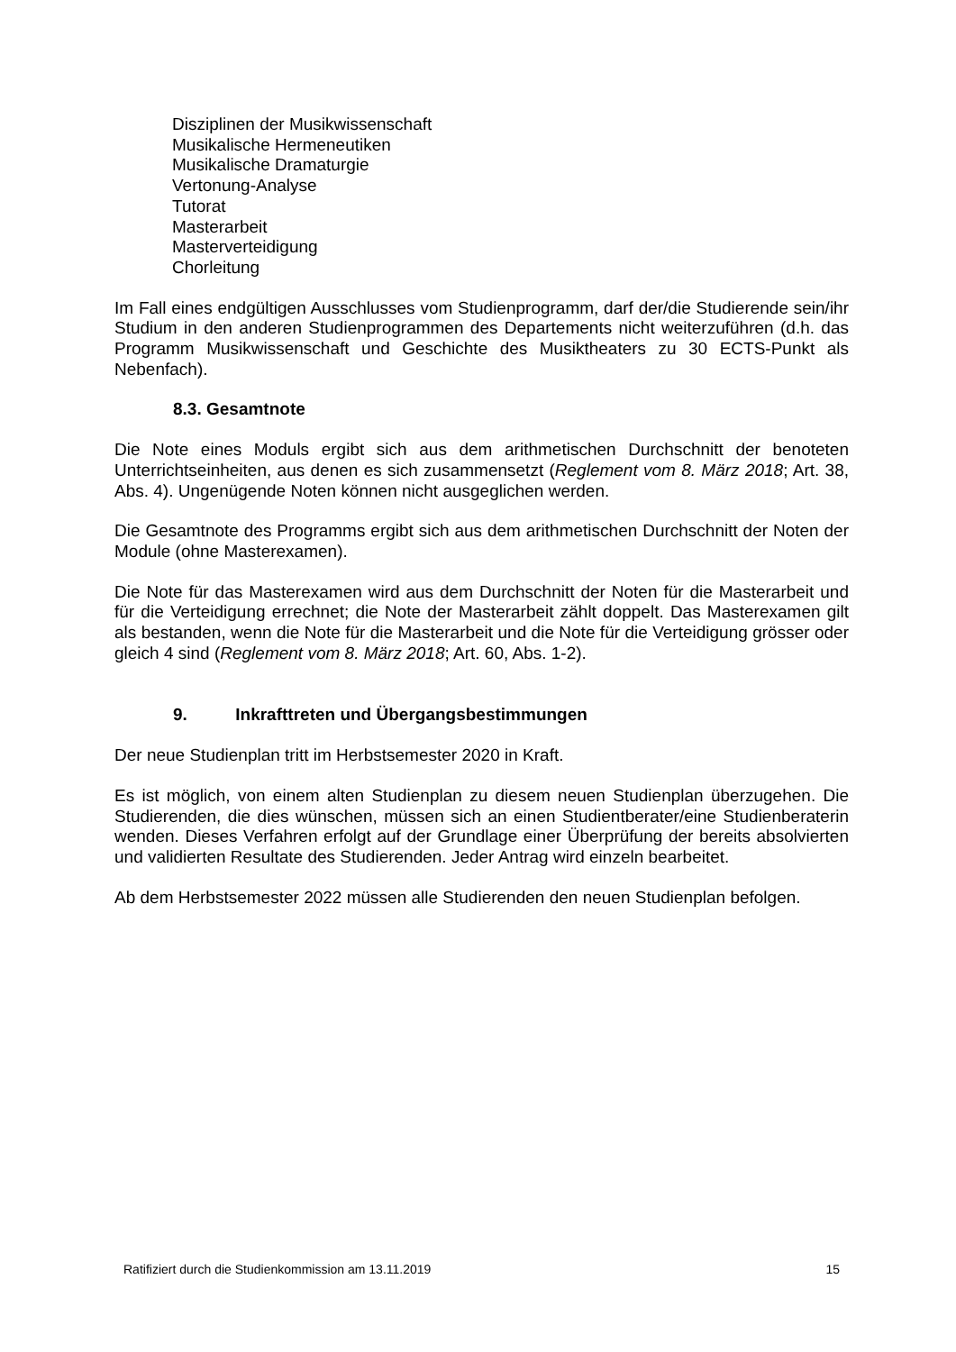Disziplinen der Musikwissenschaft
Musikalische Hermeneutiken
Musikalische Dramaturgie
Vertonung-Analyse
Tutorat
Masterarbeit
Masterverteidigung
Chorleitung
Im Fall eines endgültigen Ausschlusses vom Studienprogramm, darf der/die Studierende sein/ihr Studium in den anderen Studienprogrammen des Departements nicht weiterzuführen (d.h. das Programm Musikwissenschaft und Geschichte des Musiktheaters zu 30 ECTS-Punkt als Nebenfach).
8.3. Gesamtnote
Die Note eines Moduls ergibt sich aus dem arithmetischen Durchschnitt der benoteten Unterrichtseinheiten, aus denen es sich zusammensetzt (Reglement vom 8. März 2018; Art. 38, Abs. 4). Ungenügende Noten können nicht ausgeglichen werden.
Die Gesamtnote des Programms ergibt sich aus dem arithmetischen Durchschnitt der Noten der Module (ohne Masterexamen).
Die Note für das Masterexamen wird aus dem Durchschnitt der Noten für die Masterarbeit und für die Verteidigung errechnet; die Note der Masterarbeit zählt doppelt. Das Masterexamen gilt als bestanden, wenn die Note für die Masterarbeit und die Note für die Verteidigung grösser oder gleich 4 sind (Reglement vom 8. März 2018; Art. 60, Abs. 1-2).
9. Inkrafttreten und Übergangsbestimmungen
Der neue Studienplan tritt im Herbstsemester 2020 in Kraft.
Es ist möglich, von einem alten Studienplan zu diesem neuen Studienplan überzugehen. Die Studierenden, die dies wünschen, müssen sich an einen Studientberater/eine Studienberaterin wenden. Dieses Verfahren erfolgt auf der Grundlage einer Überprüfung der bereits absolvierten und validierten Resultate des Studierenden. Jeder Antrag wird einzeln bearbeitet.
Ab dem Herbstsemester 2022 müssen alle Studierenden den neuen Studienplan befolgen.
Ratifiziert durch die Studienkommission am 13.11.2019 15